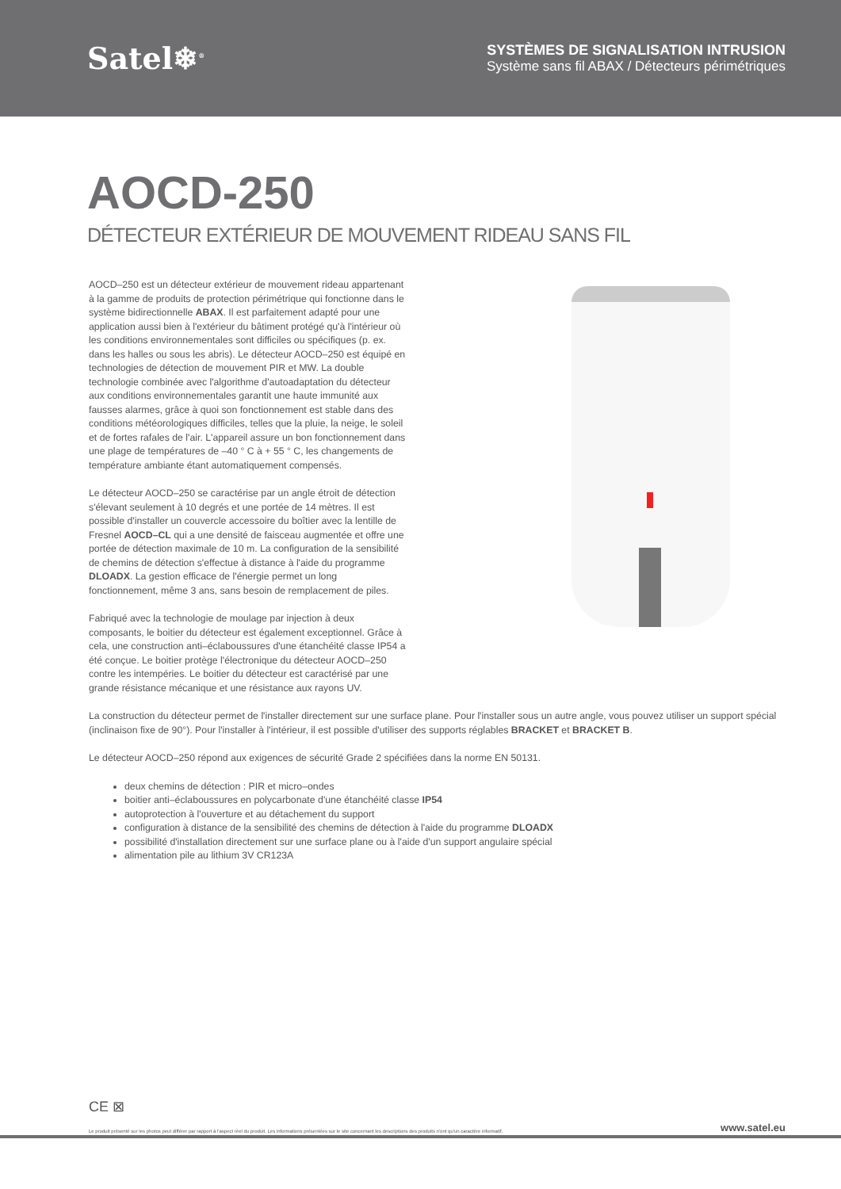Satel❄<sup>®</sup>
SYSTÈMES DE SIGNALISATION INTRUSION
Système sans fil ABAX / Détecteurs périmétriques
AOCD-250
DÉTECTEUR EXTÉRIEUR DE MOUVEMENT RIDEAU SANS FIL
AOCD–250 est un détecteur extérieur de mouvement rideau appartenant à la gamme de produits de protection périmétrique qui fonctionne dans le système bidirectionnelle ABAX. Il est parfaitement adapté pour une application aussi bien à l'extérieur du bâtiment protégé qu'à l'intérieur où les conditions environnementales sont difficiles ou spécifiques (p. ex. dans les halles ou sous les abris). Le détecteur AOCD–250 est équipé en technologies de détection de mouvement PIR et MW. La double technologie combinée avec l'algorithme d'autoadaptation du détecteur aux conditions environnementales garantit une haute immunité aux fausses alarmes, grâce à quoi son fonctionnement est stable dans des conditions météorologiques difficiles, telles que la pluie, la neige, le soleil et de fortes rafales de l'air. L'appareil assure un bon fonctionnement dans une plage de températures de –40 ° C à + 55 ° C, les changements de température ambiante étant automatiquement compensés.
Le détecteur AOCD–250 se caractérise par un angle étroit de détection s'élevant seulement à 10 degrés et une portée de 14 mètres. Il est possible d'installer un couvercle accessoire du boîtier avec la lentille de Fresnel AOCD–CL qui a une densité de faisceau augmentée et offre une portée de détection maximale de 10 m. La configuration de la sensibilité de chemins de détection s'effectue à distance à l'aide du programme DLOADX. La gestion efficace de l'énergie permet un long fonctionnement, même 3 ans, sans besoin de remplacement de piles.
Fabriqué avec la technologie de moulage par injection à deux composants, le boitier du détecteur est également exceptionnel. Grâce à cela, une construction anti–éclaboussures d'une étanchéité classe IP54 a été conçue. Le boitier protège l'électronique du détecteur AOCD–250 contre les intempéries. Le boitier du détecteur est caractérisé par une grande résistance mécanique et une résistance aux rayons UV.
La construction du détecteur permet de l'installer directement sur une surface plane. Pour l'installer sous un autre angle, vous pouvez utiliser un support spécial (inclinaison fixe de 90°). Pour l'installer à l'intérieur, il est possible d'utiliser des supports réglables BRACKET et BRACKET B.
Le détecteur AOCD–250 répond aux exigences de sécurité Grade 2 spécifiées dans la norme EN 50131.
deux chemins de détection : PIR et micro–ondes
boitier anti–éclaboussures en polycarbonate d'une étanchéité classe IP54
autoprotection à l'ouverture et au détachement du support
configuration à distance de la sensibilité des chemins de détection à l'aide du programme DLOADX
possibilité d'installation directement sur une surface plane ou à l'aide d'un support angulaire spécial
alimentation pile au lithium 3V CR123A
CE ⊠
Le produit présenté sur les photos peut différer par rapport à l'aspect réel du produit. Les informations présentées sur le site concernant les descriptions des produits n'ont qu'un caractère informatif. www.satel.eu